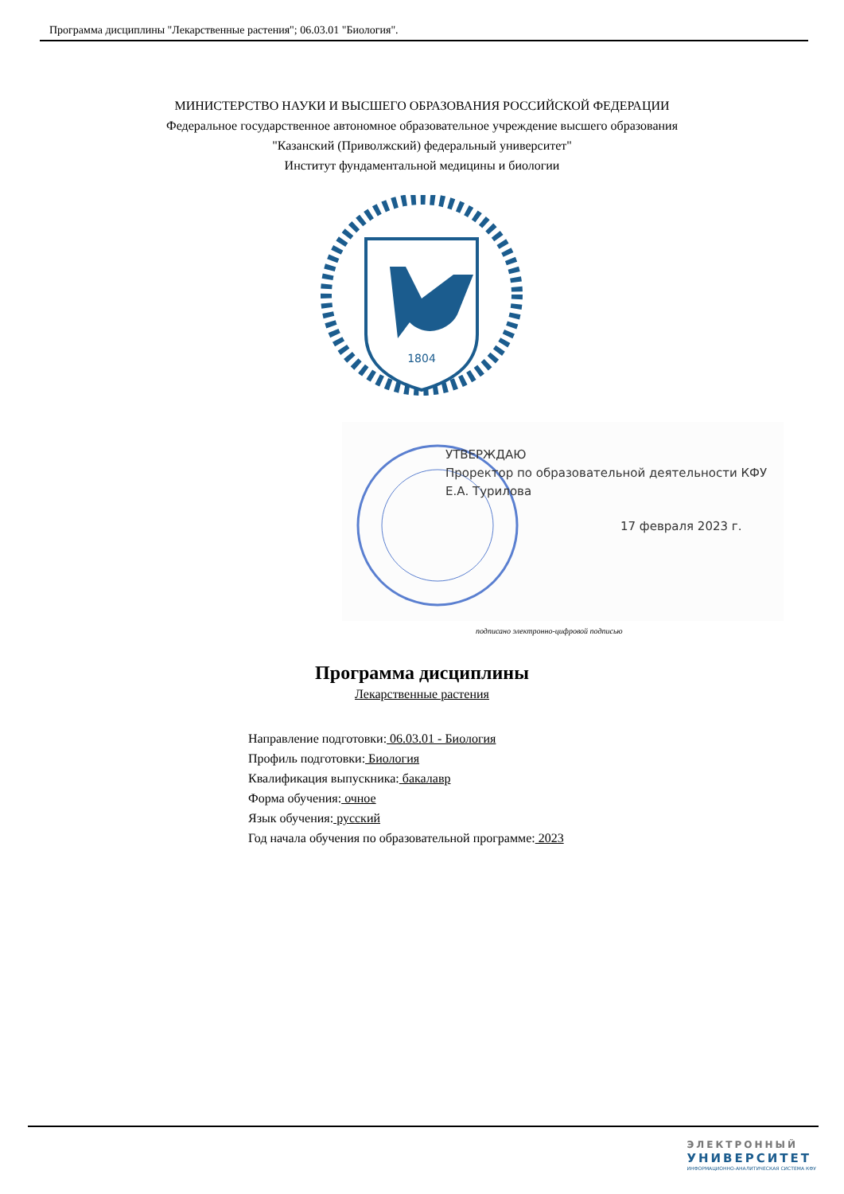Программа дисциплины "Лекарственные растения"; 06.03.01 "Биология".
МИНИСТЕРСТВО НАУКИ И ВЫСШЕГО ОБРАЗОВАНИЯ РОССИЙСКОЙ ФЕДЕРАЦИИ
Федеральное государственное автономное образовательное учреждение высшего образования
"Казанский (Приволжский) федеральный университет"
Институт фундаментальной медицины и биологии
1804
УТВЕРЖДАЮ
Проректор по образовательной деятельности КФУ
Е.А. Турилова
17 февраля 2023 г.
подписано электронно-цифровой подписью
Программа дисциплины
Лекарственные растения
Направление подготовки: 06.03.01 - Биология
Профиль подготовки: Биология
Квалификация выпускника: бакалавр
Форма обучения: очное
Язык обучения: русский
Год начала обучения по образовательной программе: 2023
ЭЛЕКТРОННЫЙ
УНИВЕРСИТЕТ
ИНФОРМАЦИОННО-АНАЛИТИЧЕСКАЯ СИСТЕМА КФУ